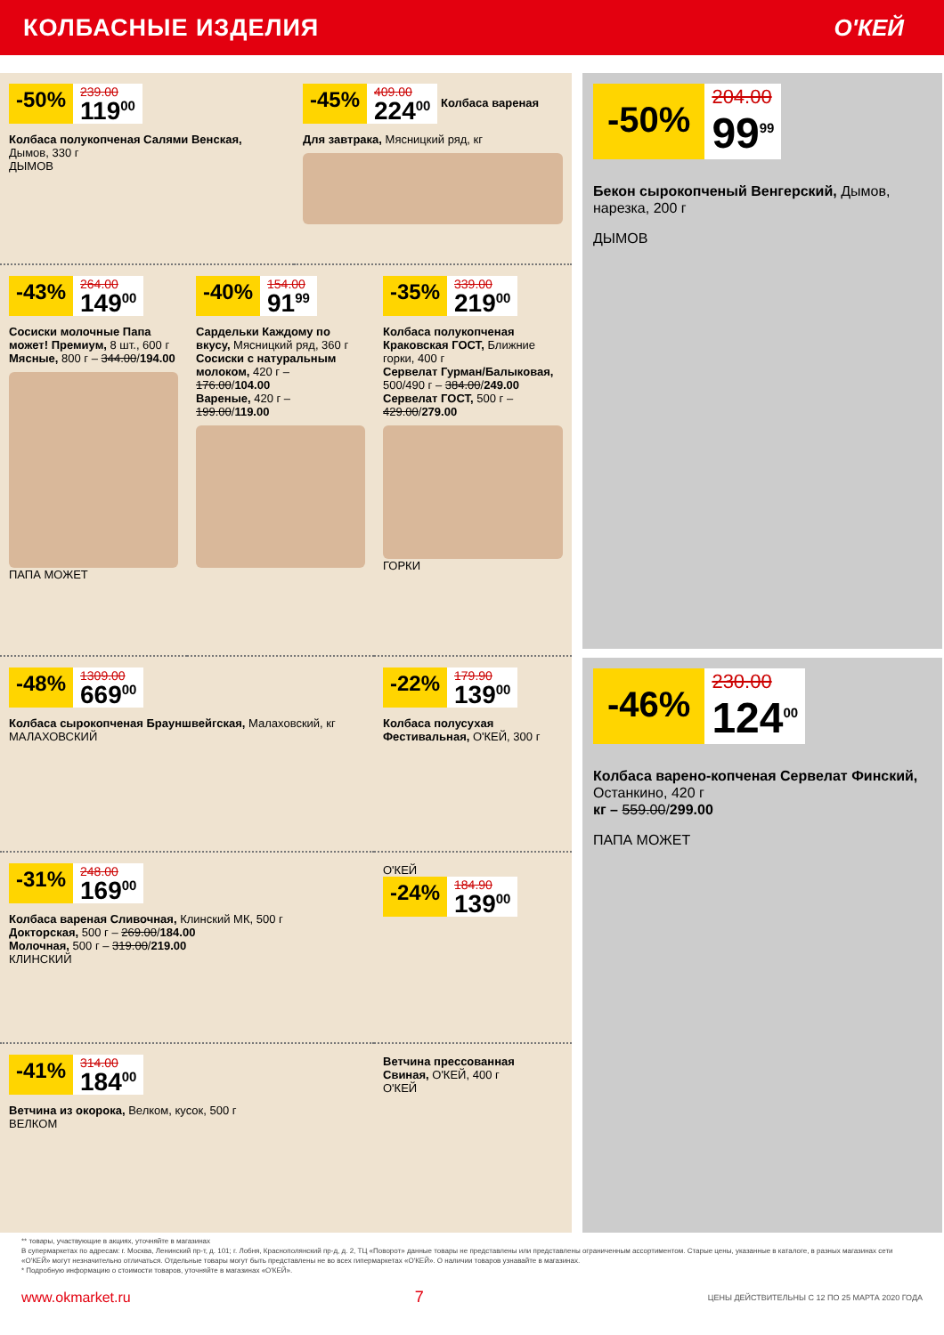КОЛБАСНЫЕ ИЗДЕЛИЯ О'КЕЙ
-50% 239.00
119<sup>00</sup>
Колбаса полукопченая Салями Венская, Дымов, 330 г
ДЫМОВ
-45% 409.00
224<sup>00</sup>
Колбаса вареная Для завтрака, Мясницкий ряд, кг
-43% 264.00
149<sup>00</sup>
Сосиски молочные Папа может! Премиум, 8 шт., 600 г
Мясные, 800 г – 344.00/194.00
ПАПА МОЖЕТ
-40% 154.00
91<sup>99</sup>
Сардельки Каждому по вкусу, Мясницкий ряд, 360 г
Сосиски с натуральным молоком, 420 г – 176.00/104.00
Вареные, 420 г – 199.00/119.00
-35% 339.00
219<sup>00</sup>
Колбаса полукопченая Краковская ГОСТ, Ближние горки, 400 г
Сервелат Гурман/Балыковая, 500/490 г – 384.00/249.00
Сервелат ГОСТ, 500 г – 429.00/279.00
ГОРКИ
-48% 1309.00
669<sup>00</sup>
Колбаса сырокопченая Брауншвейгская, Малаховский, кг
МАЛАХОВСКИЙ
-22% 179.90
139<sup>00</sup>
Колбаса полусухая Фестивальная, О'КЕЙ, 300 г
-31% 248.00
169<sup>00</sup>
Колбаса вареная Сливочная, Клинский МК, 500 г
Докторская, 500 г – 269.00/184.00
Молочная, 500 г – 319.00/219.00
КЛИНСКИЙ
О'КЕЙ
-24% 184.90
139<sup>00</sup>
-41% 314.00
184<sup>00</sup>
Ветчина из окорока, Велком, кусок, 500 г
ВЕЛКОМ
Ветчина прессованная Свиная, О'КЕЙ, 400 г
О'КЕЙ
-50% 204.00
99<sup>99</sup>
Бекон сырокопченый Венгерский, Дымов, нарезка, 200 г
ДЫМОВ
-46% 230.00
124<sup>00</sup>
Колбаса варено-копченая Сервелат Финский, Останкино, 420 г
кг – 559.00/299.00
ПАПА МОЖЕТ
** товары, участвующие в акциях, уточняйте в магазинах
В супермаркетах по адресам: г. Москва, Ленинский пр-т, д. 101; г. Лобня, Краснополянский пр-д, д. 2, ТЦ «Поворот» данные товары не представлены или представлены ограниченным ассортиментом. Старые цены, указанные в каталоге, в разных магазинах сети «О'КЕЙ» могут незначительно отличаться. Отдельные товары могут быть представлены не во всех гипермаркетах «О'КЕЙ». О наличии товаров узнавайте в магазинах.
* Подробную информацию о стоимости товаров, уточняйте в магазинах «О'КЕЙ».
www.okmarket.ru 7 ЦЕНЫ ДЕЙСТВИТЕЛЬНЫ С 12 ПО 25 МАРТА 2020 ГОДА